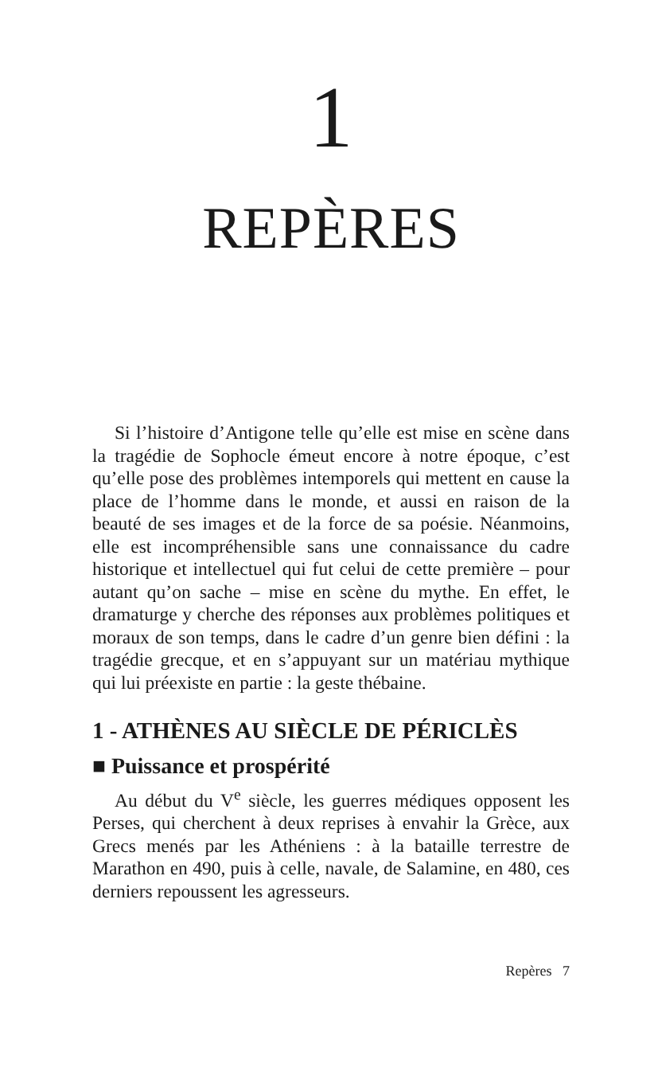1
REPÈRES
Si l’histoire d’Antigone telle qu’elle est mise en scène dans la tragédie de Sophocle émeut encore à notre époque, c’est qu’elle pose des problèmes intemporels qui mettent en cause la place de l’homme dans le monde, et aussi en raison de la beauté de ses images et de la force de sa poésie. Néanmoins, elle est incompréhensible sans une connaissance du cadre historique et intellectuel qui fut celui de cette première – pour autant qu’on sache – mise en scène du mythe. En effet, le dramaturge y cherche des réponses aux problèmes politiques et moraux de son temps, dans le cadre d’un genre bien défini : la tragédie grecque, et en s’appuyant sur un matériau mythique qui lui préexiste en partie : la geste thébaine.
1 - ATHÈNES AU SIÈCLE DE PÉRICLÈS
■ Puissance et prospérité
Au début du V<sup>e</sup> siècle, les guerres médiques opposent les Perses, qui cherchent à deux reprises à envahir la Grèce, aux Grecs menés par les Athéniens : à la bataille terrestre de Marathon en 490, puis à celle, navale, de Salamine, en 480, ces derniers repoussent les agresseurs.
Repères 7